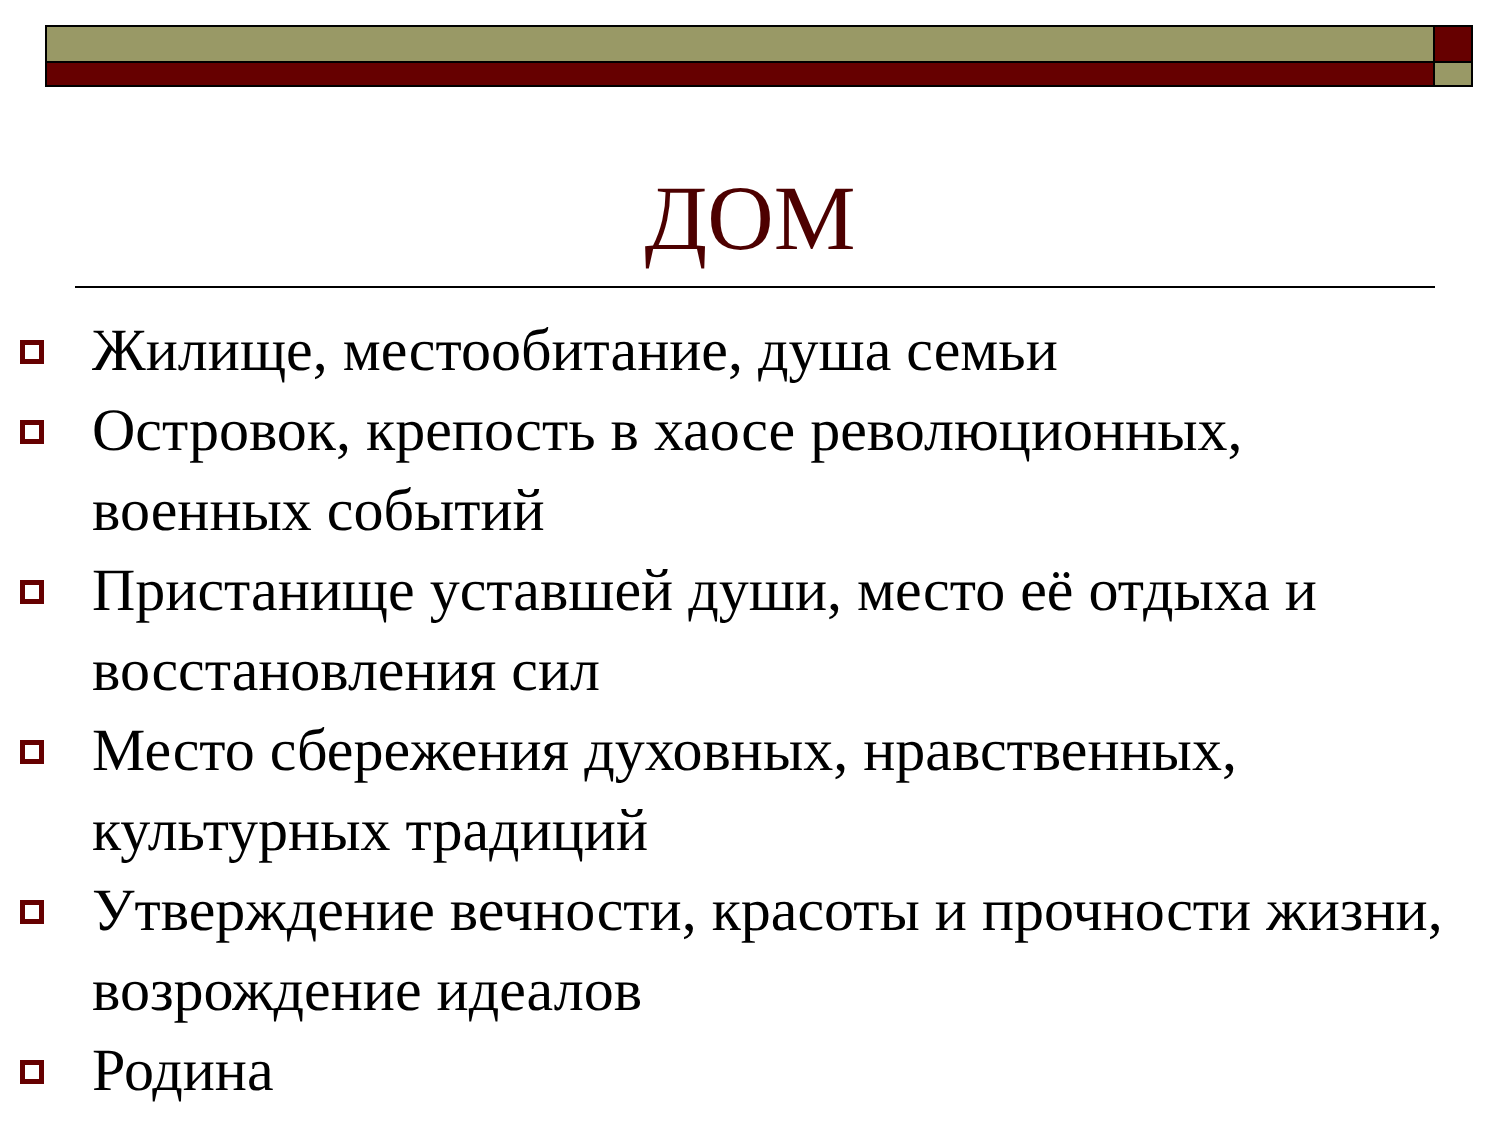ДОМ
Жилище, местообитание, душа семьи
Островок, крепость в хаосе революционных, военных событий
Пристанище уставшей души, место её отдыха и восстановления сил
Место сбережения духовных, нравственных, культурных традиций
Утверждение вечности, красоты и прочности жизни, возрождение идеалов
Родина